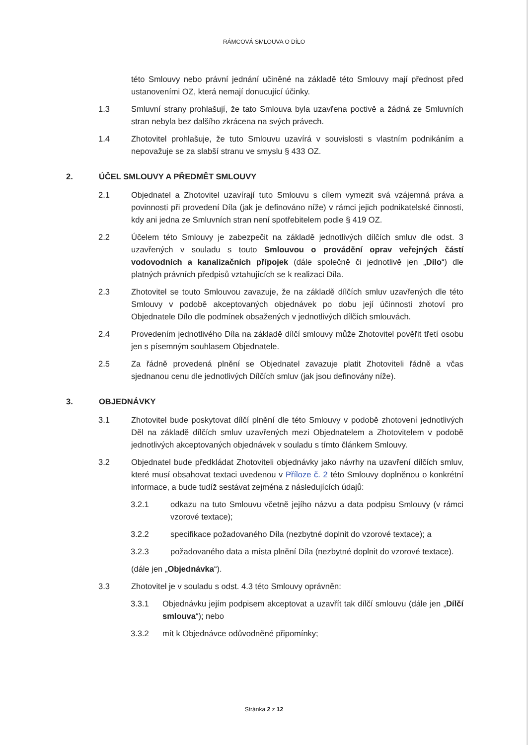RÁMCOVÁ SMLOUVA O DÍLO
této Smlouvy nebo právní jednání učiněné na základě této Smlouvy mají přednost před ustanoveními OZ, která nemají donucující účinky.
1.3 Smluvní strany prohlašují, že tato Smlouva byla uzavřena poctivě a žádná ze Smluvních stran nebyla bez dalšího zkrácena na svých právech.
1.4 Zhotovitel prohlašuje, že tuto Smlouvu uzavírá v souvislosti s vlastním podnikáním a nepovažuje se za slabší stranu ve smyslu § 433 OZ.
2. ÚČEL SMLOUVY A PŘEDMĚT SMLOUVY
2.1 Objednatel a Zhotovitel uzavírají tuto Smlouvu s cílem vymezit svá vzájemná práva a povinnosti při provedení Díla (jak je definováno níže) v rámci jejich podnikatelské činnosti, kdy ani jedna ze Smluvních stran není spotřebitelem podle § 419 OZ.
2.2 Účelem této Smlouvy je zabezpečit na základě jednotlivých dílčích smluv dle odst. 3 uzavřených v souladu s touto Smlouvou o provádění oprav veřejných částí vodovodních a kanalizačních přípojek (dále společně či jednotlivě jen „Dílo“) dle platných právních předpisů vztahujících se k realizaci Díla.
2.3 Zhotovitel se touto Smlouvou zavazuje, že na základě dílčích smluv uzavřených dle této Smlouvy v podobě akceptovaných objednávek po dobu její účinnosti zhotoví pro Objednatele Dílo dle podmínek obsažených v jednotlivých dílčích smlouvách.
2.4 Provedením jednotlivého Díla na základě dílčí smlouvy může Zhotovitel pověřit třetí osobu jen s písemným souhlasem Objednatele.
2.5 Za řádně provedená plnění se Objednatel zavazuje platit Zhotoviteli řádně a včas sjednanou cenu dle jednotlivých Dílčích smluv (jak jsou definovány níže).
3. OBJEDNÁVKY
3.1 Zhotovitel bude poskytovat dílčí plnění dle této Smlouvy v podobě zhotovení jednotlivých Děl na základě dílčích smluv uzavřených mezi Objednatelem a Zhotovitelem v podobě jednotlivých akceptovaných objednávek v souladu s tímto článkem Smlouvy.
3.2 Objednatel bude předkládat Zhotoviteli objednávky jako návrhy na uzavření dílčích smluv, které musí obsahovat textaci uvedenou v Příloze č. 2 této Smlouvy doplněnou o konkrétní informace, a bude tudíž sestávat zejména z následujících údajů:
3.2.1 odkazu na tuto Smlouvu včetně jejího názvu a data podpisu Smlouvy (v rámci vzorové textace);
3.2.2 specifikace požadovaného Díla (nezbytné doplnit do vzorové textace); a
3.2.3 požadovaného data a místa plnění Díla (nezbytné doplnit do vzorové textace).
(dále jen „Objednávka“).
3.3 Zhotovitel je v souladu s odst. 4.3 této Smlouvy oprávněn:
3.3.1 Objednávku jejím podpisem akceptovat a uzavřít tak dílčí smlouvu (dále jen „Dílčí smlouva“); nebo
3.3.2 mít k Objednávce odůvodněné připomínky;
Stránka 2 z 12